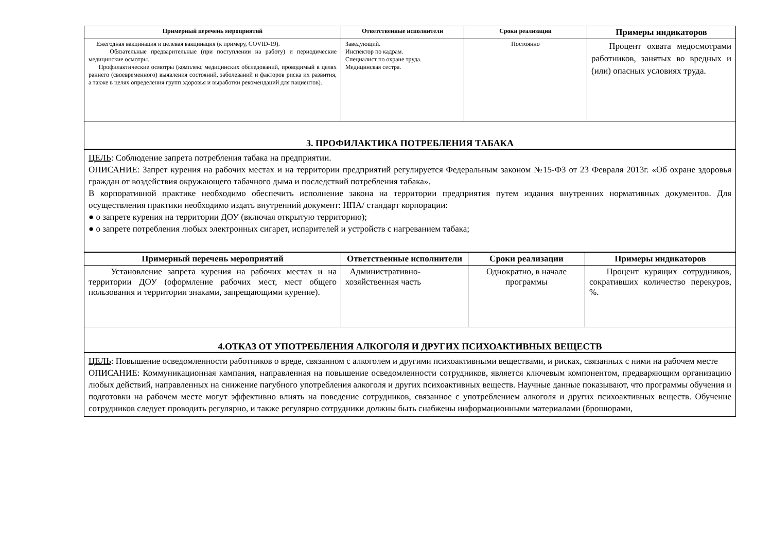| Примерный перечень мероприятий | Ответственные исполнители | Сроки реализации | Примеры индикаторов |
| --- | --- | --- | --- |
| Ежегодная вакцинация и целевая вакцинация (к примеру, COVID-19). Обязательные предварительные (при поступлении на работу) и периодические медицинские осмотры. Профилактические осмотры (комплекс медицинских обследований, проводимый в целях раннего (своевременного) выявления состояний, заболеваний и факторов риска их развития, а также в целях определения групп здоровья и выработки рекомендаций для пациентов). | Заведующий. Инспектор по кадрам. Специалист по охране труда. Медицинская сестра. | Постоянно | Процент охвата медосмотрами работников, занятых во вредных и (или) опасных условиях труда. |
3. ПРОФИЛАКТИКА ПОТРЕБЛЕНИЯ ТАБАКА
ЦЕЛЬ: Соблюдение запрета потребления табака на предприятии.
ОПИСАНИЕ: Запрет курения на рабочих местах и на территории предприятий регулируется Федеральным законом №15-ФЗ от 23 Февраля 2013г. «Об охране здоровья граждан от воздействия окружающего табачного дыма и последствий потребления табака».
В корпоративной практике необходимо обеспечить исполнение закона на территории предприятия путем издания внутренних нормативных документов. Для осуществления практики необходимо издать внутренний документ: НПА/ стандарт корпорации:
● о запрете курения на территории ДОУ (включая открытую территорию);
● о запрете потребления любых электронных сигарет, испарителей и устройств с нагреванием табака;
| Примерный перечень мероприятий | Ответственные исполнители | Сроки реализации | Примеры индикаторов |
| --- | --- | --- | --- |
| Установление запрета курения на рабочих местах и на территории ДОУ (оформление рабочих мест, мест общего пользования и территории знаками, запрещающими курение). | Административно-хозяйственная часть | Однократно, в начале программы | Процент курящих сотрудников, сокративших количество перекуров, %. |
4.ОТКАЗ ОТ УПОТРЕБЛЕНИЯ АЛКОГОЛЯ И ДРУГИХ ПСИХОАКТИВНЫХ ВЕЩЕСТВ
ЦЕЛЬ: Повышение осведомленности работников о вреде, связанном с алкоголем и другими психоактивными веществами, и рисках, связанных с ними на рабочем месте
ОПИСАНИЕ: Коммуникационная кампания, направленная на повышение осведомленности сотрудников, является ключевым компонентом, предваряющим организацию любых действий, направленных на снижение пагубного употребления алкоголя и других психоактивных веществ. Научные данные показывают, что программы обучения и подготовки на рабочем месте могут эффективно влиять на поведение сотрудников, связанное с употреблением алкоголя и других психоактивных веществ. Обучение сотрудников следует проводить регулярно, и также регулярно сотрудники должны быть снабжены информационными материалами (брошюрами,